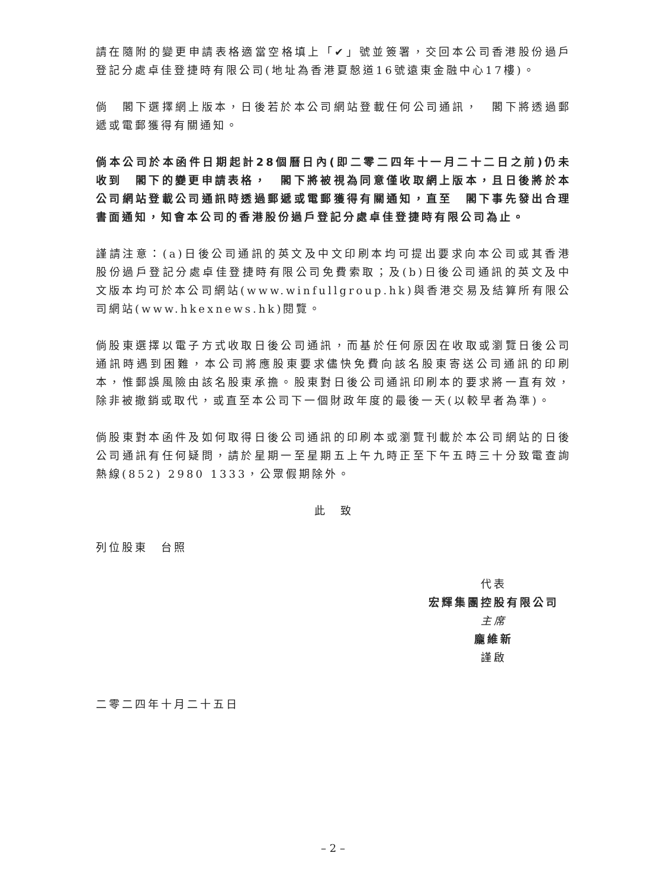請在隨附的變更申請表格適當空格填上「✔」號並簽署，交回本公司香港股份過戶登記分處卓佳登捷時有限公司(地址為香港夏慤道16號遠東金融中心17樓)。
倘　閣下選擇網上版本，日後若於本公司網站登載任何公司通訊，　閣下將透過郵遞或電郵獲得有關通知。
倘本公司於本函件日期起計28個曆日內(即二零二四年十一月二十二日之前)仍未收到　閣下的變更申請表格，　閣下將被視為同意僅收取網上版本，且日後將於本公司網站登載公司通訊時透過郵遞或電郵獲得有關通知，直至　閣下事先發出合理書面通知，知會本公司的香港股份過戶登記分處卓佳登捷時有限公司為止。
謹請注意：(a)日後公司通訊的英文及中文印刷本均可提出要求向本公司或其香港股份過戶登記分處卓佳登捷時有限公司免費索取；及(b)日後公司通訊的英文及中文版本均可於本公司網站(www.winfullgroup.hk)與香港交易及結算所有限公司網站(www.hkexnews.hk)閱覽。
倘股東選擇以電子方式收取日後公司通訊，而基於任何原因在收取或瀏覽日後公司通訊時遇到困難，本公司將應股東要求儘快免費向該名股東寄送公司通訊的印刷本，惟郵誤風險由該名股東承擔。股東對日後公司通訊印刷本的要求將一直有效，除非被撤銷或取代，或直至本公司下一個財政年度的最後一天(以較早者為準)。
倘股東對本函件及如何取得日後公司通訊的印刷本或瀏覽刊載於本公司網站的日後公司通訊有任何疑問，請於星期一至星期五上午九時正至下午五時三十分致電查詢熱線(852) 2980 1333，公眾假期除外。
此　致
列位股東　台照
代表
宏輝集團控股有限公司
主席
龐維新
謹啟
二零二四年十月二十五日
– 2 –